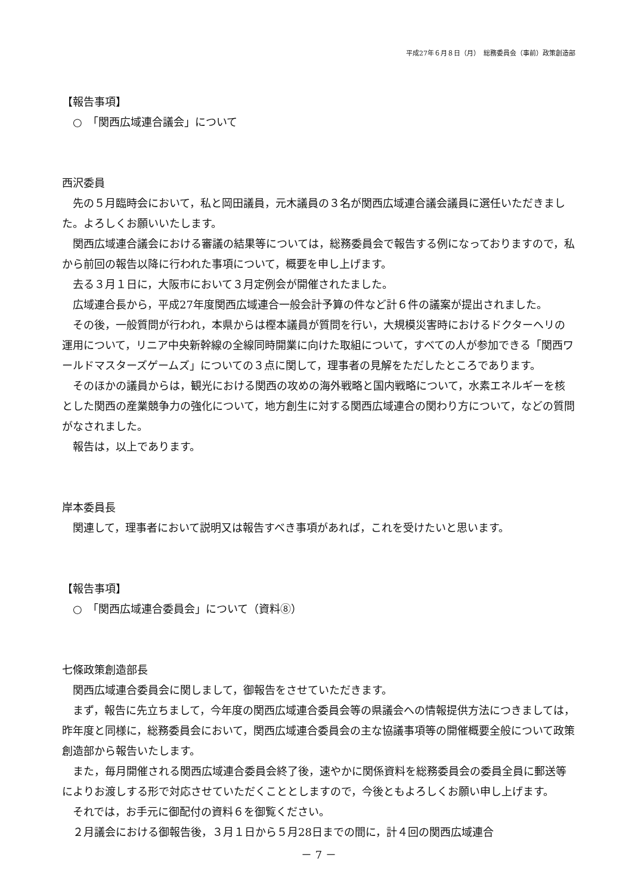平成27年６月８日（月）　総務委員会（事前）政策創造部
【報告事項】
○　「関西広域連合議会」について
西沢委員
先の５月臨時会において，私と岡田議員，元木議員の３名が関西広域連合議会議員に選任いただきました。よろしくお願いいたします。
関西広域連合議会における審議の結果等については，総務委員会で報告する例になっておりますので，私から前回の報告以降に行われた事項について，概要を申し上げます。
去る３月１日に，大阪市において３月定例会が開催されたました。
広域連合長から，平成27年度関西広域連合一般会計予算の件など計６件の議案が提出されました。
その後，一般質問が行われ，本県からは樫本議員が質問を行い，大規模災害時におけるドクターヘリの運用について，リニア中央新幹線の全線同時開業に向けた取組について，すべての人が参加できる「関西ワールドマスターズゲームズ」についての３点に関して，理事者の見解をただしたところであります。
そのほかの議員からは，観光における関西の攻めの海外戦略と国内戦略について，水素エネルギーを核とした関西の産業競争力の強化について，地方創生に対する関西広域連合の関わり方について，などの質問がなされました。
報告は，以上であります。
岸本委員長
関連して，理事者において説明又は報告すべき事項があれば，これを受けたいと思います。
【報告事項】
○　「関西広域連合委員会」について（資料⑧）
七條政策創造部長
関西広域連合委員会に関しまして，御報告をさせていただきます。
まず，報告に先立ちまして，今年度の関西広域連合委員会等の県議会への情報提供方法につきましては，昨年度と同様に，総務委員会において，関西広域連合委員会の主な協議事項等の開催概要全般について政策創造部から報告いたします。
また，毎月開催される関西広域連合委員会終了後，速やかに関係資料を総務委員会の委員全員に郵送等によりお渡しする形で対応させていただくこととしますので，今後ともよろしくお願い申し上げます。
それでは，お手元に御配付の資料６を御覧ください。
２月議会における御報告後，３月１日から５月28日までの間に，計４回の関西広域連合
－ 7 －